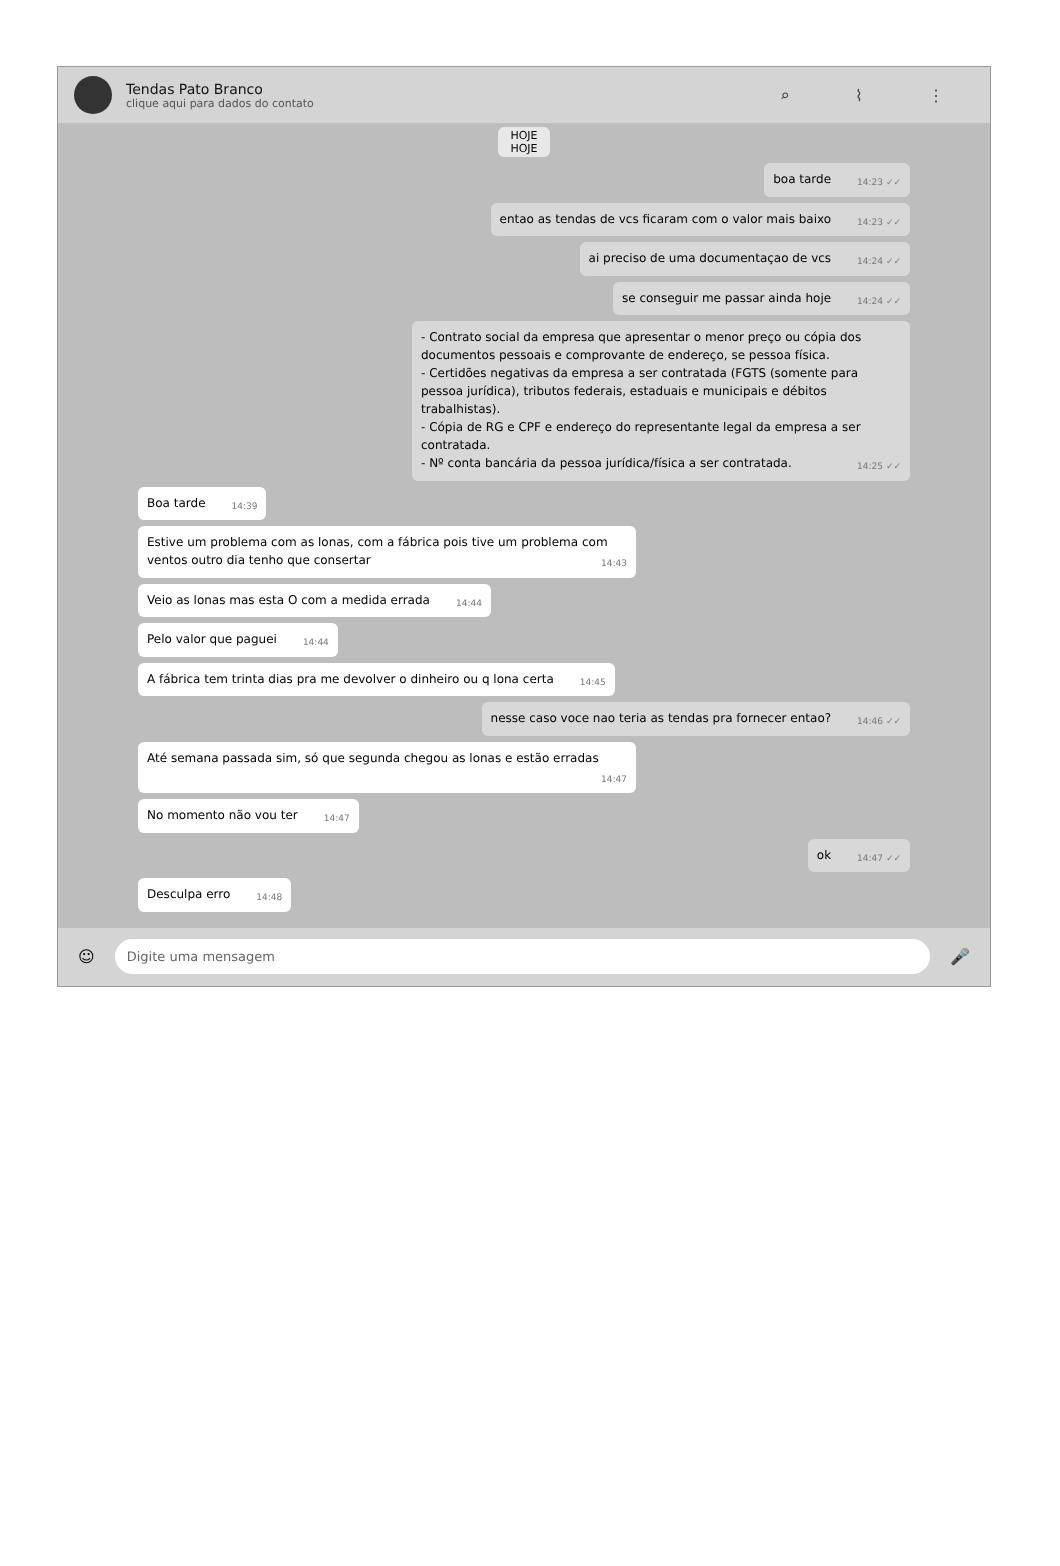Tendas Pato Branco
clique aqui para dados do contato
⌕ ⌇ ⋮
HOJE
HOJE
boa tarde 14:23 ✓✓
entao as tendas de vcs ficaram com o valor mais baixo 14:23 ✓✓
ai preciso de uma documentaçao de vcs 14:24 ✓✓
se conseguir me passar ainda hoje 14:24 ✓✓
- Contrato social da empresa que apresentar o menor preço ou cópia dos documentos pessoais e comprovante de endereço, se pessoa física.
- Certidões negativas da empresa a ser contratada (FGTS (somente para pessoa jurídica), tributos federais, estaduais e municipais e débitos trabalhistas).
- Cópia de RG e CPF e endereço do representante legal da empresa a ser contratada.
- Nº conta bancária da pessoa jurídica/física a ser contratada. 14:25 ✓✓
Boa tarde 14:39
Estive um problema com as lonas, com a fábrica pois tive um problema com ventos outro dia tenho que consertar 14:43
Veio as lonas mas esta O com a medida errada 14:44
Pelo valor que paguei 14:44
A fábrica tem trinta dias pra me devolver o dinheiro ou q lona certa 14:45
nesse caso voce nao teria as tendas pra fornecer entao? 14:46 ✓✓
Até semana passada sim, só que segunda chegou as lonas e estão erradas 14:47
No momento não vou ter 14:47
ok 14:47 ✓✓
Desculpa erro 14:48
☺
Digite uma mensagem
🎤